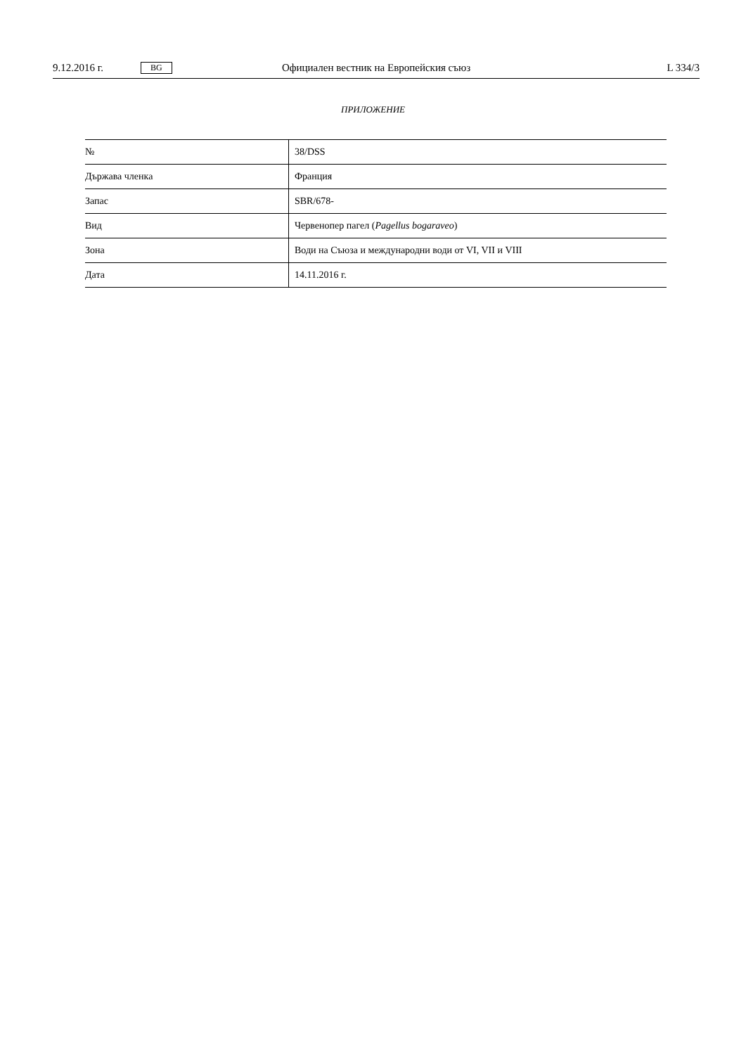9.12.2016 г. BG Официален вестник на Европейския съюз L 334/3
ПРИЛОЖЕНИЕ
| № | 38/DSS |
| Държава членка | Франция |
| Запас | SBR/678- |
| Вид | Червенопер пагел ( Pagellus bogaraveo ) |
| Зона | Води на Съюза и международни води от VI, VII и VIII |
| Дата | 14.11.2016 г. |